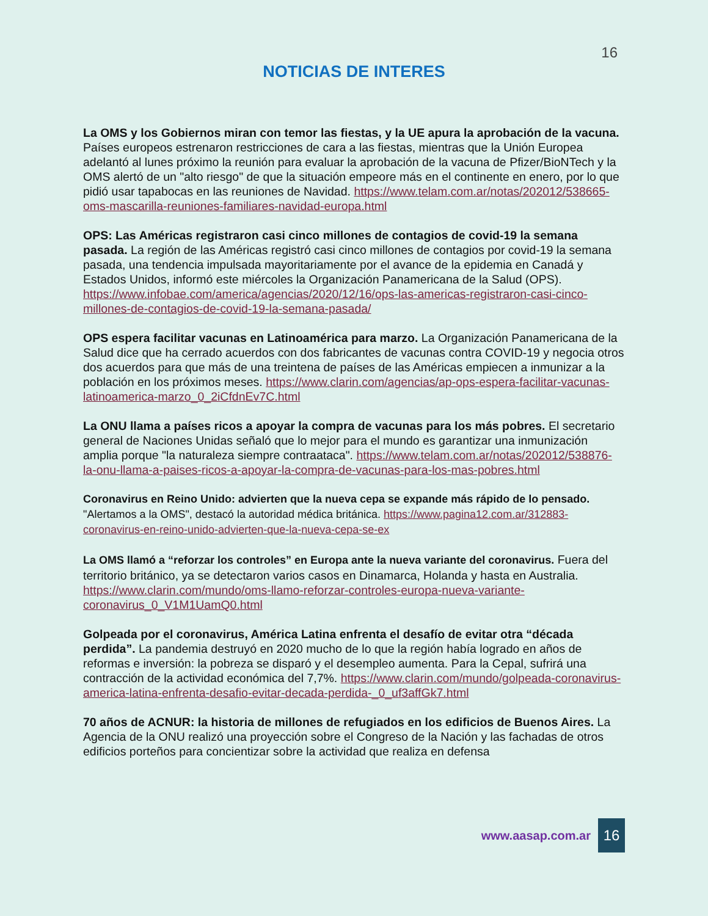16
NOTICIAS DE INTERES
La OMS y los Gobiernos miran con temor las fiestas, y la UE apura la aprobación de la vacuna. Países europeos estrenaron restricciones de cara a las fiestas, mientras que la Unión Europea adelantó al lunes próximo la reunión para evaluar la aprobación de la vacuna de Pfizer/BioNTech y la OMS alertó de un "alto riesgo" de que la situación empeore más en el continente en enero, por lo que pidió usar tapabocas en las reuniones de Navidad. https://www.telam.com.ar/notas/202012/538665-oms-mascarilla-reuniones-familiares-navidad-europa.html
OPS: Las Américas registraron casi cinco millones de contagios de covid-19 la semana pasada. La región de las Américas registró casi cinco millones de contagios por covid-19 la semana pasada, una tendencia impulsada mayoritariamente por el avance de la epidemia en Canadá y Estados Unidos, informó este miércoles la Organización Panamericana de la Salud (OPS). https://www.infobae.com/america/agencias/2020/12/16/ops-las-americas-registraron-casi-cinco-millones-de-contagios-de-covid-19-la-semana-pasada/
OPS espera facilitar vacunas en Latinoamérica para marzo. La Organización Panamericana de la Salud dice que ha cerrado acuerdos con dos fabricantes de vacunas contra COVID-19 y negocia otros dos acuerdos para que más de una treintena de países de las Américas empiecen a inmunizar a la población en los próximos meses. https://www.clarin.com/agencias/ap-ops-espera-facilitar-vacunas-latinoamerica-marzo_0_2iCfdnEv7C.html
La ONU llama a países ricos a apoyar la compra de vacunas para los más pobres. El secretario general de Naciones Unidas señaló que lo mejor para el mundo es garantizar una inmunización amplia porque "la naturaleza siempre contraataca". https://www.telam.com.ar/notas/202012/538876-la-onu-llama-a-paises-ricos-a-apoyar-la-compra-de-vacunas-para-los-mas-pobres.html
Coronavirus en Reino Unido: advierten que la nueva cepa se expande más rápido de lo pensado. "Alertamos a la OMS", destacó la autoridad médica británica. https://www.pagina12.com.ar/312883-coronavirus-en-reino-unido-advierten-que-la-nueva-cepa-se-ex
La OMS llamó a “reforzar los controles” en Europa ante la nueva variante del coronavirus. Fuera del territorio británico, ya se detectaron varios casos en Dinamarca, Holanda y hasta en Australia. https://www.clarin.com/mundo/oms-llamo-reforzar-controles-europa-nueva-variante-coronavirus_0_V1M1UamQ0.html
Golpeada por el coronavirus, América Latina enfrenta el desafío de evitar otra “década perdida”. La pandemia destruyó en 2020 mucho de lo que la región había logrado en años de reformas e inversión: la pobreza se disparó y el desempleo aumenta. Para la Cepal, sufrirá una contracción de la actividad económica del 7,7%. https://www.clarin.com/mundo/golpeada-coronavirus-america-latina-enfrenta-desafio-evitar-decada-perdida-_0_uf3affGk7.html
70 años de ACNUR: la historia de millones de refugiados en los edificios de Buenos Aires. La Agencia de la ONU realizó una proyección sobre el Congreso de la Nación y las fachadas de otros edificios porteños para concientizar sobre la actividad que realiza en defensa
www.aasap.com.ar
16